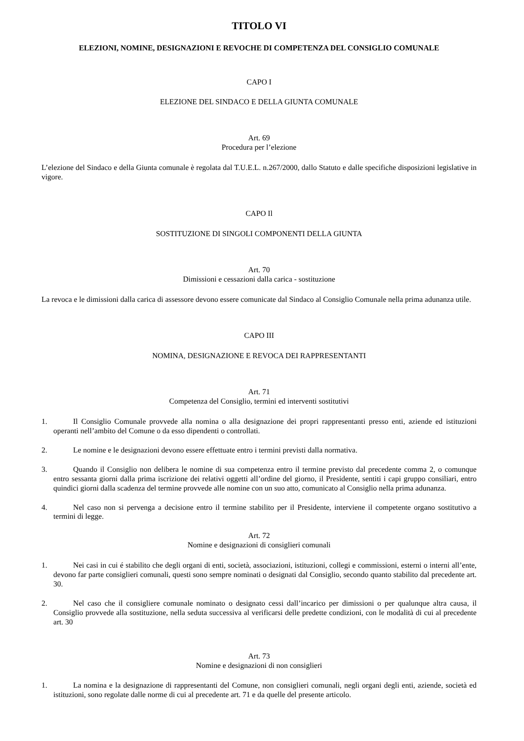TITOLO VI
ELEZIONI, NOMINE, DESIGNAZIONI E REVOCHE DI COMPETENZA DEL CONSIGLIO COMUNALE
CAPO I
ELEZIONE DEL SINDACO E DELLA GIUNTA COMUNALE
Art. 69
Procedura per l’elezione
L’elezione del Sindaco e della Giunta comunale è regolata dal T.U.E.L. n.267/2000, dallo Statuto e dalle specifiche disposizioni legislative in vigore.
CAPO Il
SOSTITUZIONE DI SINGOLI COMPONENTI DELLA GIUNTA
Art. 70
Dimissioni e cessazioni dalla carica - sostituzione
La revoca e le dimissioni dalla carica di assessore devono essere comunicate dal Sindaco al Consiglio Comunale nella prima adunanza utile.
CAPO III
NOMINA, DESIGNAZIONE E REVOCA DEI RAPPRESENTANTI
Art. 71
Competenza del Consiglio, termini ed interventi sostitutivi
1. Il Consiglio Comunale provvede alla nomina o alla designazione dei propri rappresentanti presso enti, aziende ed istituzioni operanti nell’ambito del Comune o da esso dipendenti o controllati.
2. Le nomine e le designazioni devono essere effettuate entro i termini previsti dalla normativa.
3. Quando il Consiglio non delibera le nomine di sua competenza entro il termine previsto dal precedente comma 2, o comunque entro sessanta giorni dalla prima iscrizione dei relativi oggetti all’ordine del giorno, il Presidente, sentiti i capi gruppo consiliari, entro quindici giorni dalla scadenza del termine provvede alle nomine con un suo atto, comunicato al Consiglio nella prima adunanza.
4. Nel caso non si pervenga a decisione entro il termine stabilito per il Presidente, interviene il competente organo sostitutivo a termini di legge.
Art. 72
Nomine e designazioni di consiglieri comunali
1. Nei casi in cui é stabilito che degli organi di enti, società, associazioni, istituzioni, collegi e commissioni, esterni o interni all’ente, devono far parte consiglieri comunali, questi sono sempre nominati o designati dal Consiglio, secondo quanto stabilito dal precedente art. 30.
2. Nel caso che il consigliere comunale nominato o designato cessi dall’incarico per dimissioni o per qualunque altra causa, il Consiglio provvede alla sostituzione, nella seduta successiva al verificarsi delle predette condizioni, con le modalità di cui al precedente art. 30
Art. 73
Nomine e designazioni di non consiglieri
1. La nomina e la designazione di rappresentanti del Comune, non consiglieri comunali, negli organi degli enti, aziende, società ed istituzioni, sono regolate dalle norme di cui al precedente art. 71 e da quelle del presente articolo.